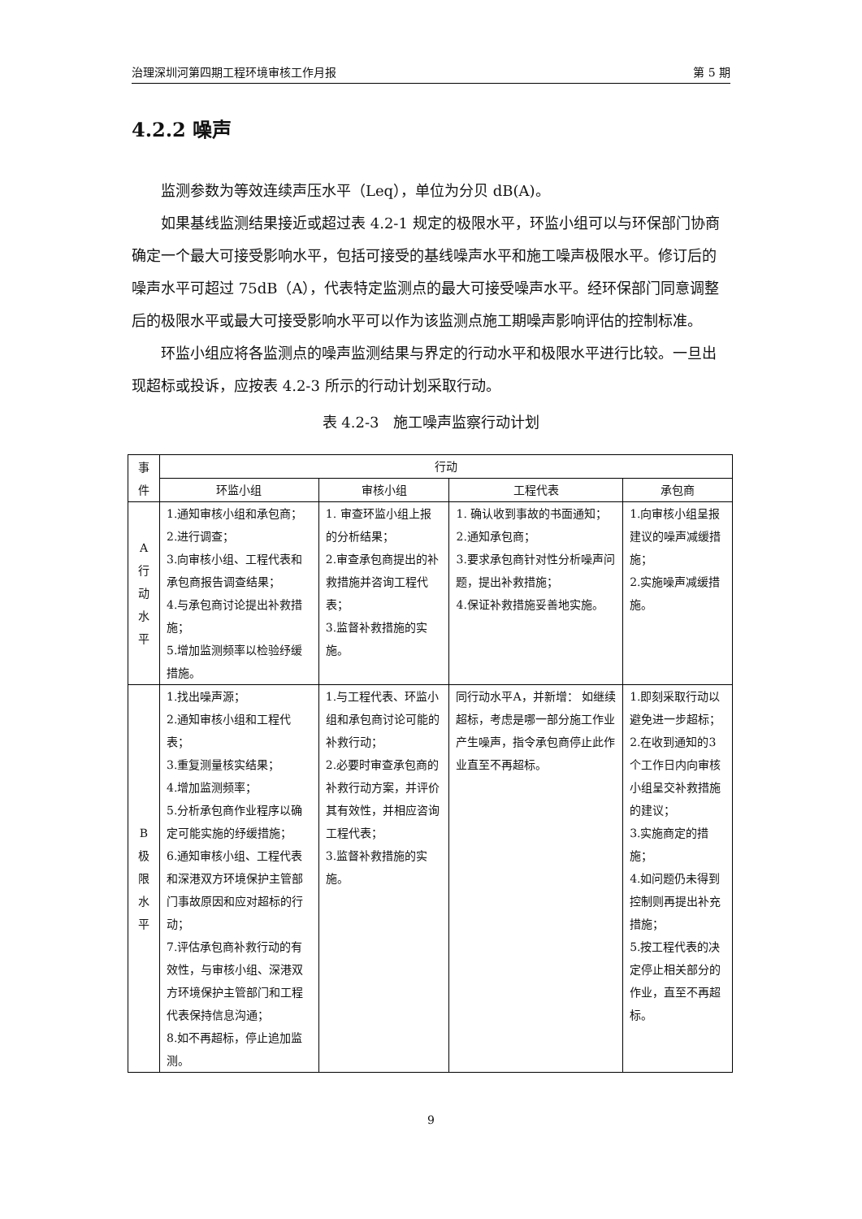治理深圳河第四期工程环境审核工作月报 第 5 期
4.2.2 噪声
监测参数为等效连续声压水平（Leq），单位为分贝 dB(A)。
如果基线监测结果接近或超过表 4.2-1 规定的极限水平，环监小组可以与环保部门协商确定一个最大可接受影响水平，包括可接受的基线噪声水平和施工噪声极限水平。修订后的噪声水平可超过 75dB（A），代表特定监测点的最大可接受噪声水平。经环保部门同意调整后的极限水平或最大可接受影响水平可以作为该监测点施工期噪声影响评估的控制标准。
环监小组应将各监测点的噪声监测结果与界定的行动水平和极限水平进行比较。一旦出现超标或投诉，应按表 4.2-3 所示的行动计划采取行动。
表 4.2-3　施工噪声监察行动计划
| 事 件 | 行动 | | | |
| --- | --- | --- | --- | --- |
| | 环监小组 | 审核小组 | 工程代表 | 承包商 |
| A 行 动 水 平 | 1.通知审核小组和承包商； 2.进行调查； 3.向审核小组、工程代表和承包商报告调查结果； 4.与承包商讨论提出补救措施； 5.增加监测频率以检验纾缓措施。 | 1. 审查环监小组上报的分析结果； 2.审查承包商提出的补救措施并咨询工程代表； 3.监督补救措施的实施。 | 1. 确认收到事故的书面通知； 2.通知承包商； 3.要求承包商针对性分析噪声问题，提出补救措施； 4.保证补救措施妥善地实施。 | 1.向审核小组呈报建议的噪声减缓措施； 2.实施噪声减缓措施。 |
| B 极 限 水 平 | 1.找出噪声源； 2.通知审核小组和工程代表； 3.重复测量核实结果； 4.增加监测频率； 5.分析承包商作业程序以确定可能实施的纾缓措施； 6.通知审核小组、工程代表和深港双方环境保护主管部门事故原因和应对超标的行动； 7.评估承包商补救行动的有效性，与审核小组、深港双方环境保护主管部门和工程代表保持信息沟通； 8.如不再超标，停止追加监测。 | 1.与工程代表、环监小组和承包商讨论可能的补救行动； 2.必要时审查承包商的补救行动方案，并评价其有效性，并相应咨询工程代表； 3.监督补救措施的实施。 | 同行动水平A，并新增： 如继续超标，考虑是哪一部分施工作业产生噪声，指令承包商停止此作业直至不再超标。 | 1.即刻采取行动以避免进一步超标； 2.在收到通知的3个工作日内向审核小组呈交补救措施的建议； 3.实施商定的措施； 4.如问题仍未得到控制则再提出补充措施； 5.按工程代表的决定停止相关部分的作业，直至不再超标。 |
9